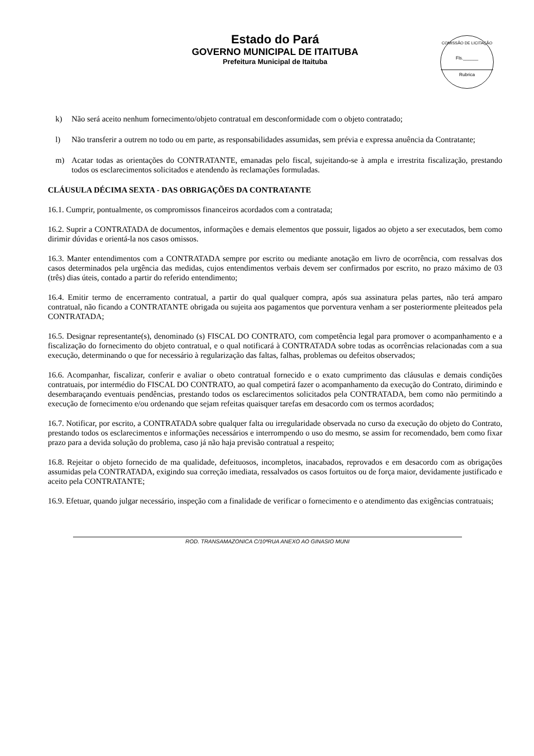Estado do Pará
GOVERNO MUNICIPAL DE ITAITUBA
Prefeitura Municipal de Itaituba
COMISSÃO DE LICITAÇÃO
Fls.______
Rubrica
k) Não será aceito nenhum fornecimento/objeto contratual em desconformidade com o objeto contratado;
l) Não transferir a outrem no todo ou em parte, as responsabilidades assumidas, sem prévia e expressa anuência da Contratante;
m) Acatar todas as orientações do CONTRATANTE, emanadas pelo fiscal, sujeitando-se à ampla e irrestrita fiscalização, prestando todos os esclarecimentos solicitados e atendendo às reclamações formuladas.
CLÁUSULA DÉCIMA SEXTA - DAS OBRIGAÇÕES DA CONTRATANTE
16.1. Cumprir, pontualmente, os compromissos financeiros acordados com a contratada;
16.2. Suprir a CONTRATADA de documentos, informações e demais elementos que possuir, ligados ao objeto a ser executados, bem como dirimir dúvidas e orientá-la nos casos omissos.
16.3. Manter entendimentos com a CONTRATADA sempre por escrito ou mediante anotação em livro de ocorrência, com ressalvas dos casos determinados pela urgência das medidas, cujos entendimentos verbais devem ser confirmados por escrito, no prazo máximo de 03 (três) dias úteis, contado a partir do referido entendimento;
16.4. Emitir termo de encerramento contratual, a partir do qual qualquer compra, após sua assinatura pelas partes, não terá amparo contratual, não ficando a CONTRATANTE obrigada ou sujeita aos pagamentos que porventura venham a ser posteriormente pleiteados pela CONTRATADA;
16.5. Designar representante(s), denominado (s) FISCAL DO CONTRATO, com competência legal para promover o acompanhamento e a fiscalização do fornecimento do objeto contratual, e o qual notificará à CONTRATADA sobre todas as ocorrências relacionadas com a sua execução, determinando o que for necessário à regularização das faltas, falhas, problemas ou defeitos observados;
16.6. Acompanhar, fiscalizar, conferir e avaliar o obeto contratual fornecido e o exato cumprimento das cláusulas e demais condições contratuais, por intermédio do FISCAL DO CONTRATO, ao qual competirá fazer o acompanhamento da execução do Contrato, dirimindo e desembaraçando eventuais pendências, prestando todos os esclarecimentos solicitados pela CONTRATADA, bem como não permitindo a execução de fornecimento e/ou ordenando que sejam refeitas quaisquer tarefas em desacordo com os termos acordados;
16.7. Notificar, por escrito, a CONTRATADA sobre qualquer falta ou irregularidade observada no curso da execução do objeto do Contrato, prestando todos os esclarecimentos e informações necessários e interrompendo o uso do mesmo, se assim for recomendado, bem como fixar prazo para a devida solução do problema, caso já não haja previsão contratual a respeito;
16.8. Rejeitar o objeto fornecido de ma qualidade, defeituosos, incompletos, inacabados, reprovados e em desacordo com as obrigações assumidas pela CONTRATADA, exigindo sua correção imediata, ressalvados os casos fortuitos ou de força maior, devidamente justificado e aceito pela CONTRATANTE;
16.9. Efetuar, quando julgar necessário, inspeção com a finalidade de verificar o fornecimento e o atendimento das exigências contratuais;
ROD. TRANSAMAZONICA C/10ªRUA ANEXO AO GINASIO MUNI